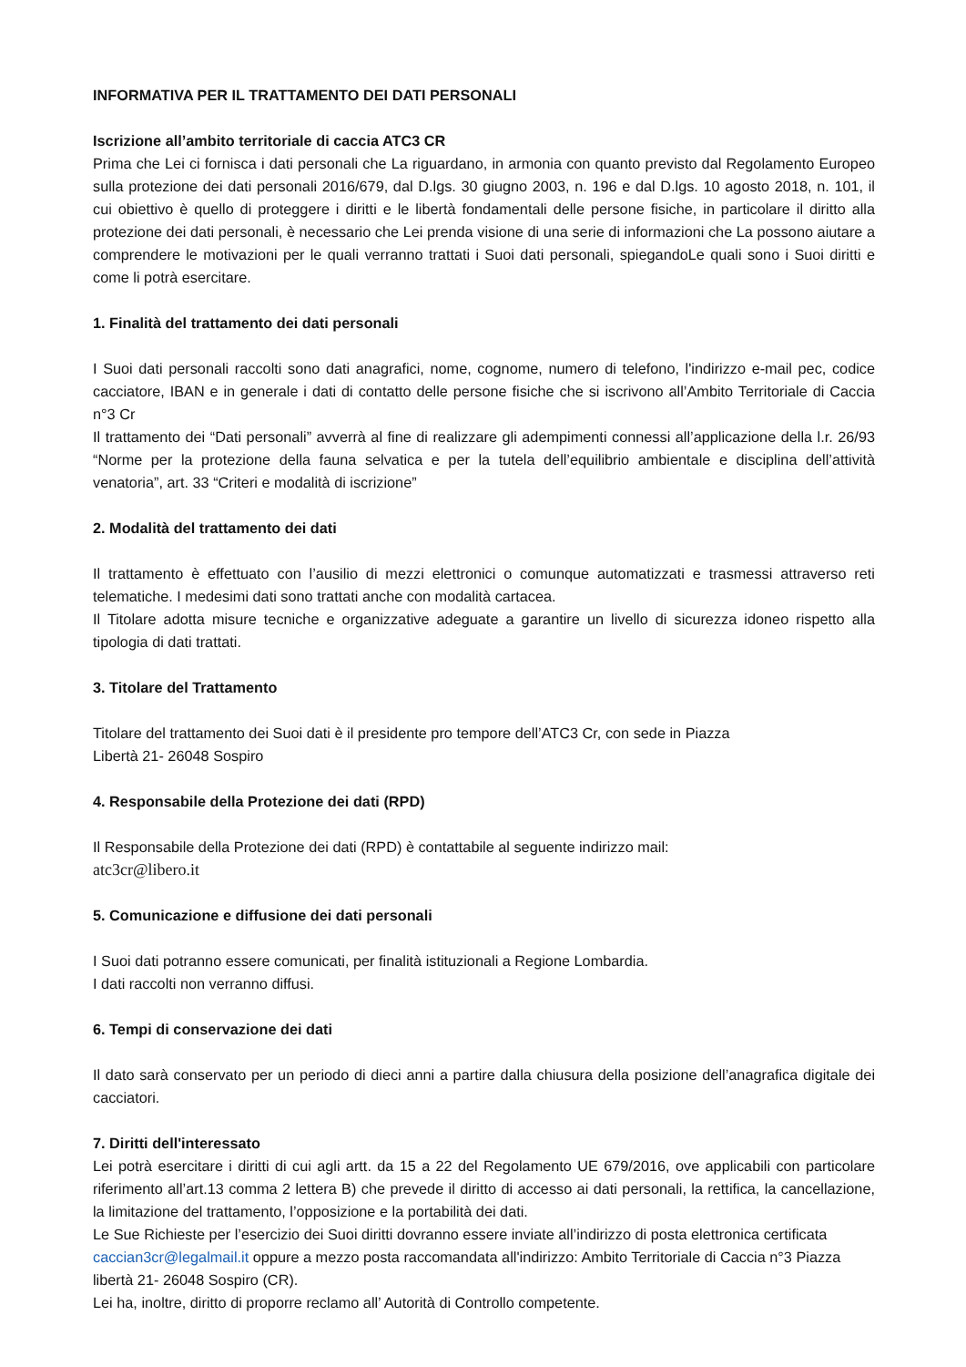INFORMATIVA PER IL TRATTAMENTO DEI DATI PERSONALI
Iscrizione all’ambito territoriale di caccia ATC3 CR
Prima che Lei ci fornisca i dati personali che La riguardano, in armonia con quanto previsto dal Regolamento Europeo sulla protezione dei dati personali 2016/679, dal D.lgs. 30 giugno 2003, n. 196 e dal D.lgs. 10 agosto 2018, n. 101, il cui obiettivo è quello di proteggere i diritti e le libertà fondamentali delle persone fisiche, in particolare il diritto alla protezione dei dati personali, è necessario che Lei prenda visione di una serie di informazioni che La possono aiutare a comprendere le motivazioni per le quali verranno trattati i Suoi dati personali, spiegandoLe quali sono i Suoi diritti e come li potrà esercitare.
1. Finalità del trattamento dei dati personali
I Suoi dati personali raccolti sono dati anagrafici, nome, cognome, numero di telefono, l'indirizzo e-mail pec, codice cacciatore, IBAN e in generale i dati di contatto delle persone fisiche che si iscrivono all’Ambito Territoriale di Caccia n°3 Cr
Il trattamento dei “Dati personali” avverrà al fine di realizzare gli adempimenti connessi all’applicazione della l.r. 26/93 “Norme per la protezione della fauna selvatica e per la tutela dell’equilibrio ambientale e disciplina dell’attività venatoria”, art. 33 “Criteri e modalità di iscrizione”
2. Modalità del trattamento dei dati
Il trattamento è effettuato con l’ausilio di mezzi elettronici o comunque automatizzati e trasmessi attraverso reti telematiche. I medesimi dati sono trattati anche con modalità cartacea.
Il Titolare adotta misure tecniche e organizzative adeguate a garantire un livello di sicurezza idoneo rispetto alla tipologia di dati trattati.
3. Titolare del Trattamento
Titolare del trattamento dei Suoi dati è il presidente pro tempore dell’ATC3 Cr, con sede in Piazza
Libertà 21- 26048 Sospiro
4. Responsabile della Protezione dei dati (RPD)
Il Responsabile della Protezione dei dati (RPD) è contattabile al seguente indirizzo mail:
atc3cr@libero.it
5. Comunicazione e diffusione dei dati personali
I Suoi dati potranno essere comunicati, per finalità istituzionali a Regione Lombardia.
I dati raccolti non verranno diffusi.
6. Tempi di conservazione dei dati
Il dato sarà conservato per un periodo di dieci anni a partire dalla chiusura della posizione dell’anagrafica digitale dei cacciatori.
7. Diritti dell'interessato
Lei potrà esercitare i diritti di cui agli artt. da 15 a 22 del Regolamento UE 679/2016, ove applicabili con particolare riferimento all’art.13 comma 2 lettera B) che prevede il diritto di accesso ai dati personali, la rettifica, la cancellazione, la limitazione del trattamento, l’opposizione e la portabilità dei dati.
Le Sue Richieste per l’esercizio dei Suoi diritti dovranno essere inviate all’indirizzo di posta elettronica certificata caccian3cr@legalmail.it oppure a mezzo posta raccomandata all'indirizzo: Ambito Territoriale di Caccia n°3 Piazza libertà 21- 26048 Sospiro (CR).
Lei ha, inoltre, diritto di proporre reclamo all’ Autorità di Controllo competente.